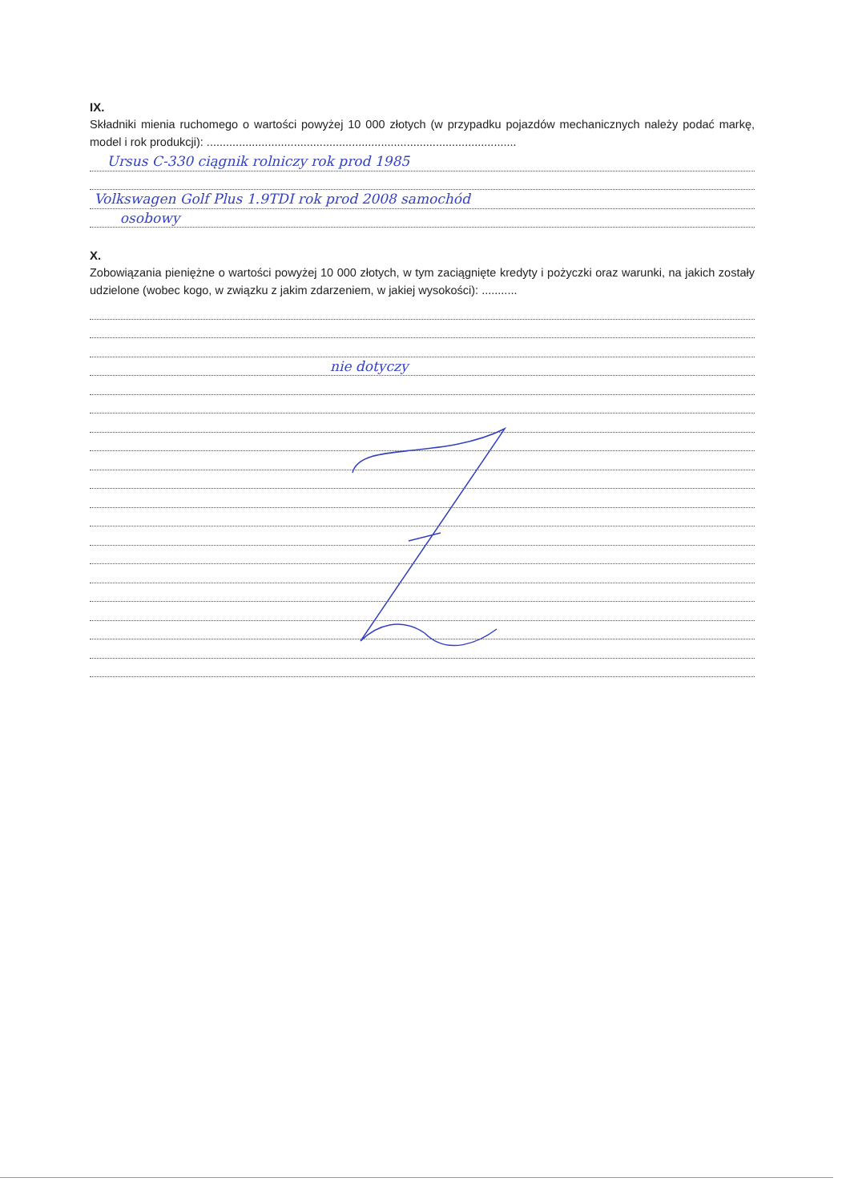IX.
Składniki mienia ruchomego o wartości powyżej 10 000 złotych (w przypadku pojazdów mechanicznych należy podać markę, model i rok produkcji): ................................................................................................
Ursus C-330 ciągnik rolniczy rok prod 1985
Volkswagen Golf Plus 1.9TDI rok prod 2008 samochód
osobowy
X.
Zobowiązania pieniężne o wartości powyżej 10 000 złotych, w tym zaciągnięte kredyty i pożyczki oraz warunki, na jakich zostały udzielone (wobec kogo, w związku z jakim zdarzeniem, w jakiej wysokości): ...........
nie dotyczy